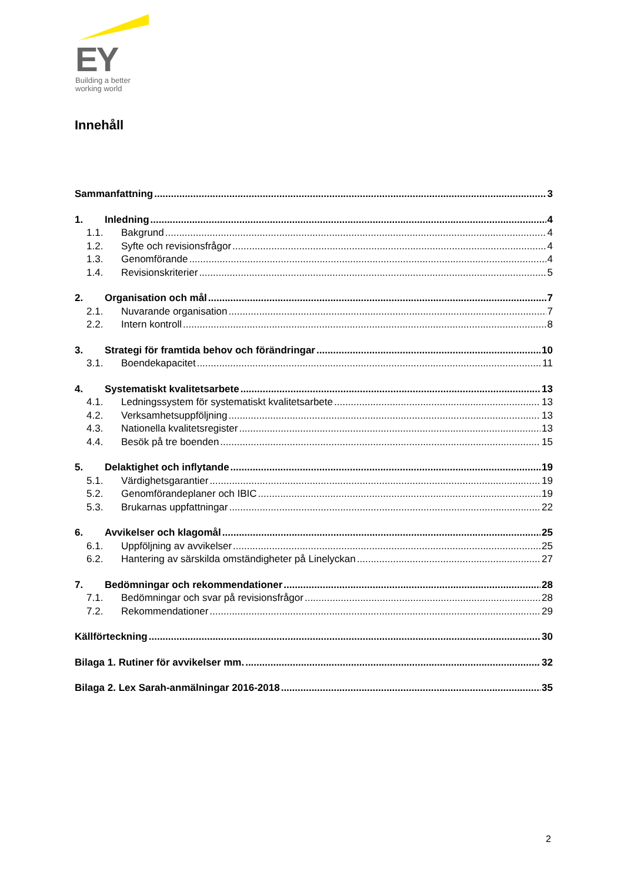EY
Building a better
working world
Innehåll
Sammanfattning 3
1. Inledning 4
1.1. Bakgrund 4
1.2. Syfte och revisionsfrågor 4
1.3. Genomförande 4
1.4. Revisionskriterier 5
2. Organisation och mål 7
2.1. Nuvarande organisation 7
2.2. Intern kontroll 8
3. Strategi för framtida behov och förändringar 10
3.1. Boendekapacitet 11
4. Systematiskt kvalitetsarbete 13
4.1. Ledningssystem för systematiskt kvalitetsarbete 13
4.2. Verksamhetsuppföljning 13
4.3. Nationella kvalitetsregister 13
4.4. Besök på tre boenden 15
5. Delaktighet och inflytande 19
5.1. Värdighetsgarantier 19
5.2. Genomförandeplaner och IBIC 19
5.3. Brukarnas uppfattningar 22
6. Avvikelser och klagomål 25
6.1. Uppföljning av avvikelser 25
6.2. Hantering av särskilda omständigheter på Linelyckan 27
7. Bedömningar och rekommendationer 28
7.1. Bedömningar och svar på revisionsfrågor 28
7.2. Rekommendationer 29
Källförteckning 30
Bilaga 1. Rutiner för avvikelser mm. 32
Bilaga 2. Lex Sarah-anmälningar 2016-2018 35
2